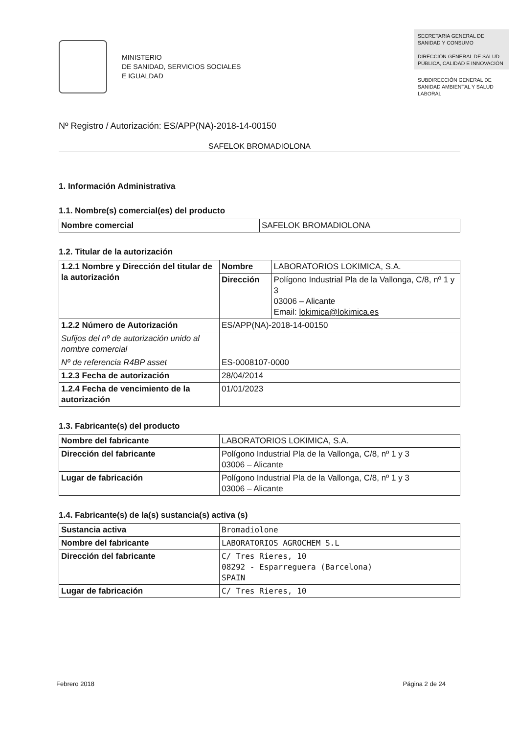MINISTERIO
DE SANIDAD, SERVICIOS SOCIALES
E IGUALDAD
SECRETARIA GENERAL DE SANIDAD Y CONSUMO
DIRECCIÓN GENERAL DE SALUD PÚBLICA, CALIDAD E INNOVACIÓN
SUBDIRECCIÓN GENERAL DE SANIDAD AMBIENTAL Y SALUD LABORAL
Nº Registro / Autorización: ES/APP(NA)-2018-14-00150
SAFELOK BROMADIOLONA
1. Información Administrativa
1.1. Nombre(s) comercial(es) del producto
| Nombre comercial | SAFELOK BROMADIOLONA |
1.2. Titular de la autorización
| 1.2.1 Nombre y Dirección del titular de la autorización | Nombre | LABORATORIOS LOKIMICA, S.A. |
| | Dirección | Polígono Industrial Pla de la Vallonga, C/8, nº 1 y 3 03006 – Alicante Email: lokimica@lokimica.es |
| 1.2.2 Número de Autorización | ES/APP(NA)-2018-14-00150 | |
| Sufijos del nº de autorización unido al nombre comercial | | |
| Nº de referencia R4BP asset | ES-0008107-0000 | |
| 1.2.3 Fecha de autorización | 28/04/2014 | |
| 1.2.4 Fecha de vencimiento de la autorización | 01/01/2023 | |
1.3. Fabricante(s) del producto
| Nombre del fabricante | LABORATORIOS LOKIMICA, S.A. |
| Dirección del fabricante | Polígono Industrial Pla de la Vallonga, C/8, nº 1 y 3 03006 – Alicante |
| Lugar de fabricación | Polígono Industrial Pla de la Vallonga, C/8, nº 1 y 3 03006 – Alicante |
1.4. Fabricante(s) de la(s) sustancia(s) activa (s)
| Sustancia activa | Bromadiolone |
| Nombre del fabricante | LABORATORIOS AGROCHEM S.L |
| Dirección del fabricante | C/ Tres Rieres, 10 08292 - Esparreguera (Barcelona) SPAIN |
| Lugar de fabricación | C/ Tres Rieres, 10 |
Febrero 2018 Página 2 de 24